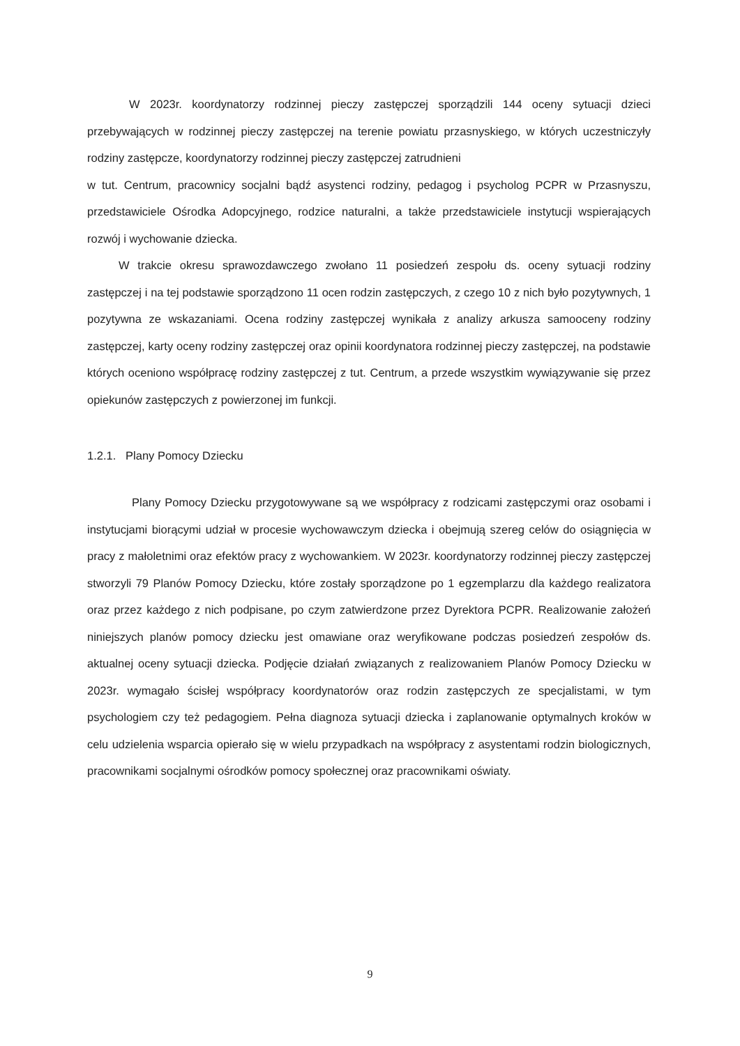W 2023r. koordynatorzy rodzinnej pieczy zastępczej sporządzili 144 oceny sytuacji dzieci przebywających w rodzinnej pieczy zastępczej na terenie powiatu przasnyskiego, w których uczestniczyły rodziny zastępcze, koordynatorzy rodzinnej pieczy zastępczej zatrudnieni
w tut. Centrum, pracownicy socjalni bądź asystenci rodziny, pedagog i psycholog PCPR w Przasnyszu, przedstawiciele Ośrodka Adopcyjnego, rodzice naturalni, a także przedstawiciele instytucji wspierających rozwój i wychowanie dziecka.
W trakcie okresu sprawozdawczego zwołano 11 posiedzeń zespołu ds. oceny sytuacji rodziny zastępczej i na tej podstawie sporządzono 11 ocen rodzin zastępczych, z czego 10 z nich było pozytywnych, 1 pozytywna ze wskazaniami. Ocena rodziny zastępczej wynikała z analizy arkusza samooceny rodziny zastępczej, karty oceny rodziny zastępczej oraz opinii koordynatora rodzinnej pieczy zastępczej, na podstawie których oceniono współpracę rodziny zastępczej z tut. Centrum, a przede wszystkim wywiązywanie się przez opiekunów zastępczych z powierzonej im funkcji.
1.2.1. Plany Pomocy Dziecku
Plany Pomocy Dziecku przygotowywane są we współpracy z rodzicami zastępczymi oraz osobami i instytucjami biorącymi udział w procesie wychowawczym dziecka i obejmują szereg celów do osiągnięcia w pracy z małoletnimi oraz efektów pracy z wychowankiem. W 2023r. koordynatorzy rodzinnej pieczy zastępczej stworzyli 79 Planów Pomocy Dziecku, które zostały sporządzone po 1 egzemplarzu dla każdego realizatora oraz przez każdego z nich podpisane, po czym zatwierdzone przez Dyrektora PCPR. Realizowanie założeń niniejszych planów pomocy dziecku jest omawiane oraz weryfikowane podczas posiedzeń zespołów ds. aktualnej oceny sytuacji dziecka. Podjęcie działań związanych z realizowaniem Planów Pomocy Dziecku w 2023r. wymagało ścisłej współpracy koordynatorów oraz rodzin zastępczych ze specjalistami, w tym psychologiem czy też pedagogiem. Pełna diagnoza sytuacji dziecka i zaplanowanie optymalnych kroków w celu udzielenia wsparcia opierało się w wielu przypadkach na współpracy z asystentami rodzin biologicznych, pracownikami socjalnymi ośrodków pomocy społecznej oraz pracownikami oświaty.
9